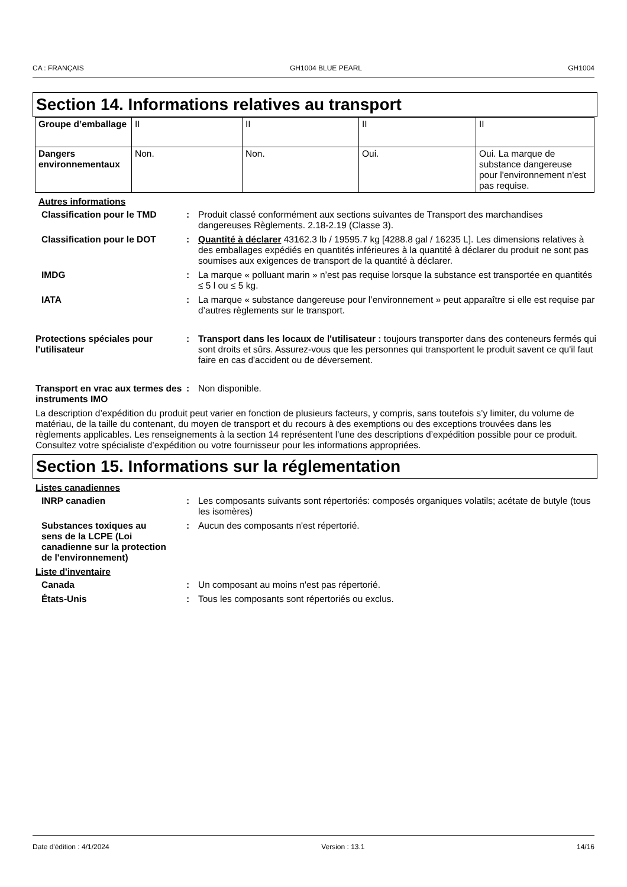CA : FRANÇAIS GH1004 BLUE PEARL GH1004
Section 14. Informations relatives au transport
| Groupe d’emballage | II | II | II | II |
| Dangers environnementaux | Non. | Non. | Oui. | Oui. La marque de substance dangereuse pour l'environnement n'est pas requise. |
Autres informations
Classification pour le TMD : Produit classé conformément aux sections suivantes de Transport des marchandises dangereuses Règlements. 2.18-2.19 (Classe 3).
Classification pour le DOT : Quantité à déclarer 43162.3 lb / 19595.7 kg [4288.8 gal / 16235 L]. Les dimensions relatives à des emballages expédiés en quantités inférieures à la quantité à déclarer du produit ne sont pas soumises aux exigences de transport de la quantité à déclarer.
IMDG : La marque « polluant marin » n’est pas requise lorsque la substance est transportée en quantités ≤ 5 l ou ≤ 5 kg.
IATA : La marque « substance dangereuse pour l’environnement » peut apparaître si elle est requise par d’autres règlements sur le transport.
Protections spéciales pour l'utilisateur
: Transport dans les locaux de l'utilisateur : toujours transporter dans des conteneurs fermés qui sont droits et sûrs. Assurez-vous que les personnes qui transportent le produit savent ce qu'il faut faire en cas d'accident ou de déversement.
Transport en vrac aux termes des instruments IMO
: Non disponible.
La description d’expédition du produit peut varier en fonction de plusieurs facteurs, y compris, sans toutefois s’y limiter, du volume de matériau, de la taille du contenant, du moyen de transport et du recours à des exemptions ou des exceptions trouvées dans les règlements applicables. Les renseignements à la section 14 représentent l’une des descriptions d’expédition possible pour ce produit. Consultez votre spécialiste d’expédition ou votre fournisseur pour les informations appropriées.
Section 15. Informations sur la réglementation
Listes canadiennes
INRP canadien : Les composants suivants sont répertoriés: composés organiques volatils; acétate de butyle (tous les isomères)
Substances toxiques au sens de la LCPE (Loi canadienne sur la protection de l'environnement)
: Aucun des composants n'est répertorié.
Liste d'inventaire
Canada : Un composant au moins n'est pas répertorié.
États-Unis : Tous les composants sont répertoriés ou exclus.
Date d'édition : 4/1/2024 Version : 13.1 14/16